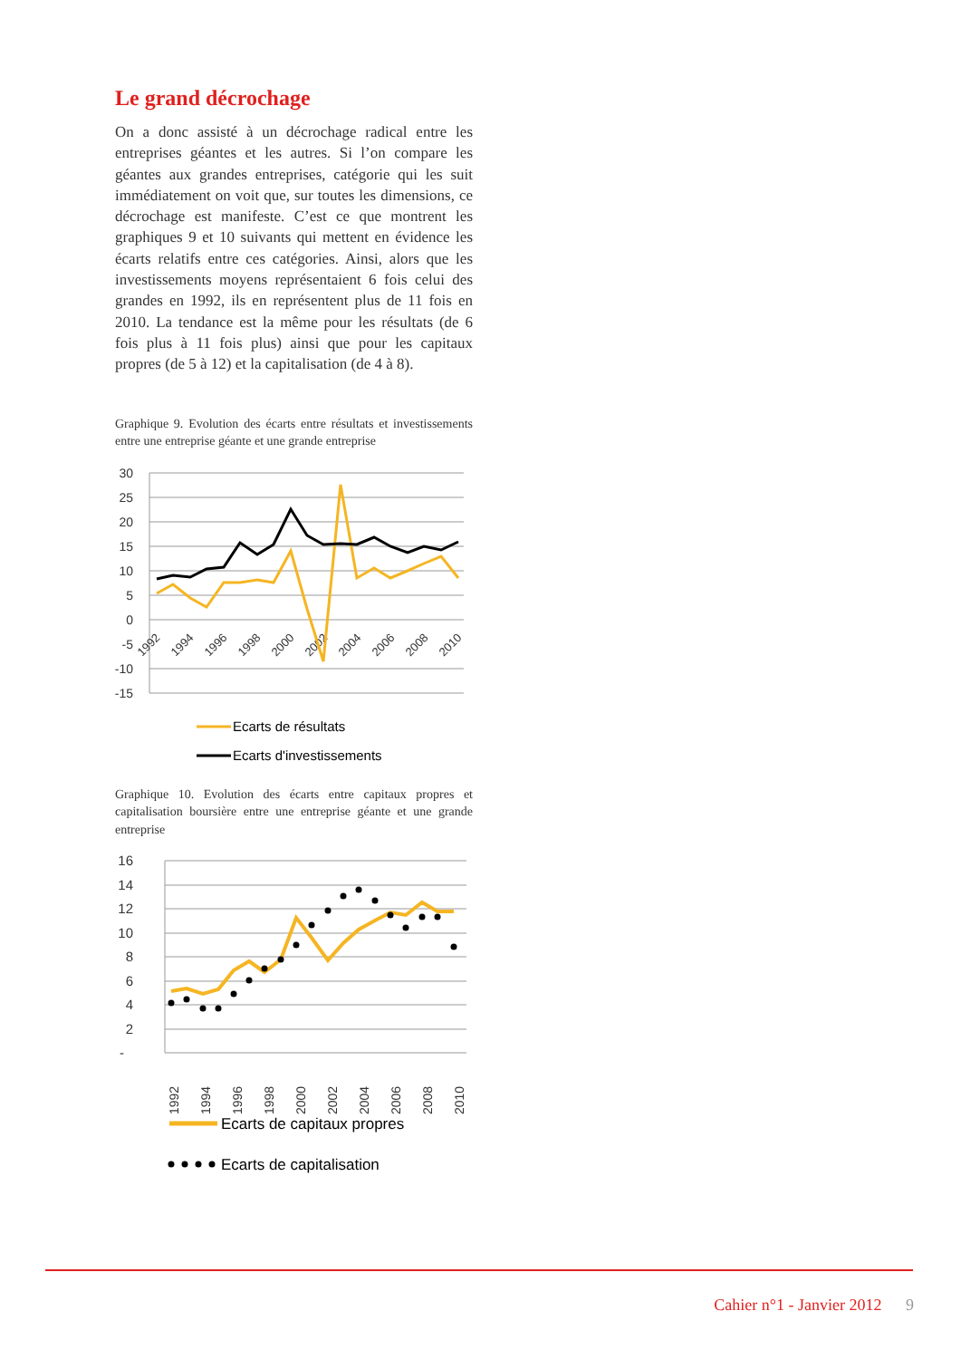Le grand décrochage
On a donc assisté à un décrochage radical entre les entreprises géantes et les autres. Si l’on compare les géantes aux grandes entreprises, catégorie qui les suit immédiatement on voit que, sur toutes les dimensions, ce décrochage est manifeste. C’est ce que montrent les graphiques 9 et 10 suivants qui mettent en évidence les écarts relatifs entre ces catégories. Ainsi, alors que les investissements moyens représentaient 6 fois celui des grandes en 1992, ils en représentent plus de 11 fois en 2010. La tendance est la même pour les résultats (de 6 fois plus à 11 fois plus) ainsi que pour les capitaux propres (de 5 à 12) et la capitalisation (de 4 à 8).
Graphique 9. Evolution des écarts entre résultats et investissements entre une entreprise géante et une grande entreprise
30
25
20
15
10
5
0
-5
-10
-15
1992
1994
1996
1998
2000
2002
2004
2006
2008
2010
Ecarts de résultats
Ecarts d'investissements
Graphique 10. Evolution des écarts entre capitaux propres et capitalisation boursière entre une entreprise géante et une grande entreprise
16
14
12
10
8
6
4
2
-
1992
1994
1996
1998
2000
2002
2004
2006
2008
2010
Ecarts de capitaux propres
Ecarts de capitalisation
Cahier n°1 - Janvier 2012 9